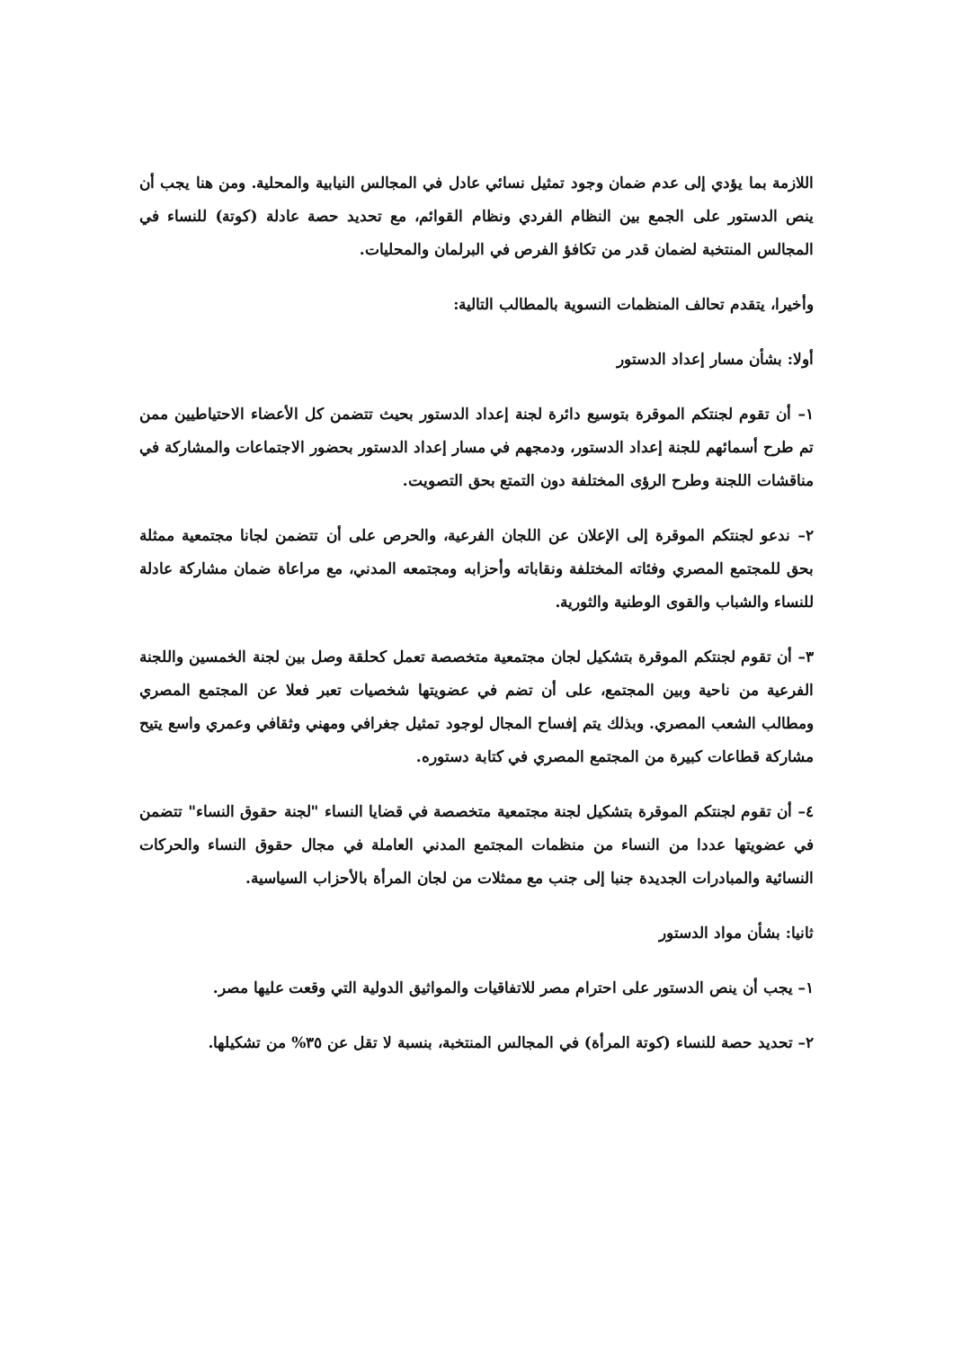اللازمة بما يؤدي إلى عدم ضمان وجود تمثيل نسائي عادل في المجالس النيابية والمحلية. ومن هنا يجب أن ينص الدستور على الجمع بين النظام الفردي ونظام القوائم، مع تحديد حصة عادلة (كوتة) للنساء في المجالس المنتخبة لضمان قدر من تكافؤ الفرص في البرلمان والمحليات.
وأخيرا، يتقدم تحالف المنظمات النسوية بالمطالب التالية:
أولا: بشأن مسار إعداد الدستور
١– أن تقوم لجنتكم الموقرة بتوسيع دائرة لجنة إعداد الدستور بحيث تتضمن كل الأعضاء الاحتياطيين ممن تم طرح أسمائهم للجنة إعداد الدستور، ودمجهم في مسار إعداد الدستور بحضور الاجتماعات والمشاركة في مناقشات اللجنة وطرح الرؤى المختلفة دون التمتع بحق التصويت.
٢– ندعو لجنتكم الموقرة إلى الإعلان عن اللجان الفرعية، والحرص على أن تتضمن لجانا مجتمعية ممثلة بحق للمجتمع المصري وفئاته المختلفة ونقاباته وأحزابه ومجتمعه المدني، مع مراعاة ضمان مشاركة عادلة للنساء والشباب والقوى الوطنية والثورية.
٣– أن تقوم لجنتكم الموقرة بتشكيل لجان مجتمعية متخصصة تعمل كحلقة وصل بين لجنة الخمسين واللجنة الفرعية من ناحية وبين المجتمع، على أن تضم في عضويتها شخصيات تعبر فعلا عن المجتمع المصري ومطالب الشعب المصري. وبذلك يتم إفساح المجال لوجود تمثيل جغرافي ومهني وثقافي وعمري واسع يتيح مشاركة قطاعات كبيرة من المجتمع المصري في كتابة دستوره.
٤– أن تقوم لجنتكم الموقرة بتشكيل لجنة مجتمعية متخصصة في قضايا النساء "لجنة حقوق النساء" تتضمن في عضويتها عددا من النساء من منظمات المجتمع المدني العاملة في مجال حقوق النساء والحركات النسائية والمبادرات الجديدة جنبا إلى جنب مع ممثلات من لجان المرأة بالأحزاب السياسية.
ثانيا: بشأن مواد الدستور
١– يجب أن ينص الدستور على احترام مصر للاتفاقيات والمواثيق الدولية التي وقعت عليها مصر.
٢– تحديد حصة للنساء (كوتة المرأة) في المجالس المنتخبة، بنسبة لا تقل عن ٣٥% من تشكيلها.